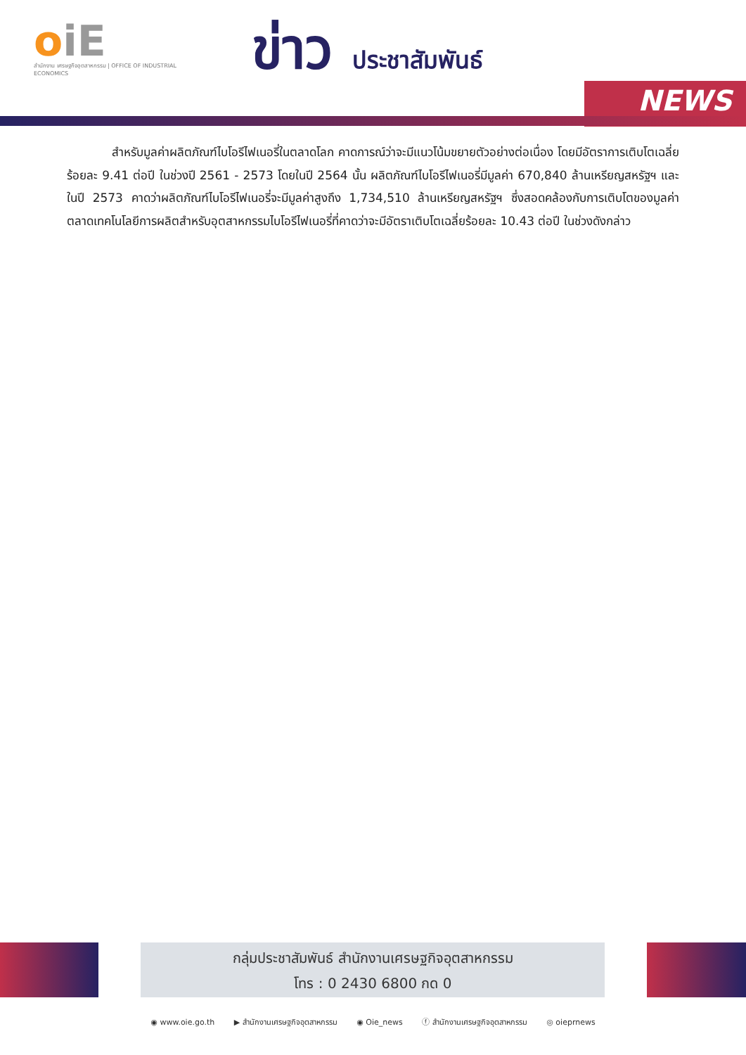oiE
สำนักงาน เศรษฐกิจอุตสาหกรรม | OFFICE OF INDUSTRIAL ECONOMICS
ข่าว ประชาสัมพันธ์
NEWS
สำหรับมูลค่าผลิตภัณฑ์ไบโอรีไฟเนอรี่ในตลาดโลก คาดการณ์ว่าจะมีแนวโน้มขยายตัวอย่างต่อเนื่อง โดยมีอัตราการเติบโตเฉลี่ยร้อยละ 9.41 ต่อปี ในช่วงปี 2561 - 2573 โดยในปี 2564 นั้น ผลิตภัณฑ์ไบโอรีไฟเนอรี่มีมูลค่า 670,840 ล้านเหรียญสหรัฐฯ และในปี 2573 คาดว่าผลิตภัณฑ์ไบโอรีไฟเนอรี่จะมีมูลค่าสูงถึง 1,734,510 ล้านเหรียญสหรัฐฯ ซึ่งสอดคล้องกับการเติบโตของมูลค่าตลาดเทคโนโลยีการผลิตสำหรับอุตสาหกรรมไบโอรีไฟเนอรี่ที่คาดว่าจะมีอัตราเติบโตเฉลี่ยร้อยละ 10.43 ต่อปี ในช่วงดังกล่าว
กลุ่มประชาสัมพันธ์ สำนักงานเศรษฐกิจอุตสาหกรรม
โทร : 0 2430 6800 กด 0
◉ www.oie.go.th ▶ สำนักงานเศรษฐกิจอุตสาหกรรม ◉ Oie_news ⓕ สำนักงานเศรษฐกิจอุตสาหกรรม ◎ oieprnews